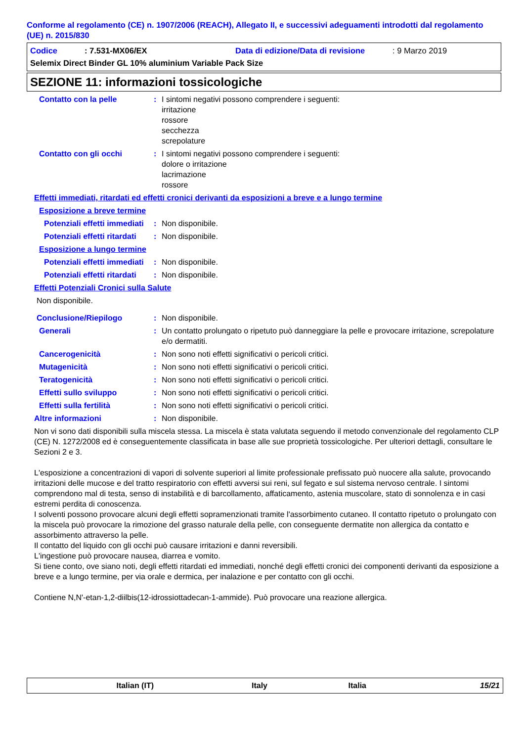Conforme al regolamento (CE) n. 1907/2006 (REACH), Allegato II, e successivi adeguamenti introdotti dal regolamento (UE) n. 2015/830
Codice: 7.531-MX06/EX Data di edizione/Data di revisione: 9 Marzo 2019
Selemix Direct Binder GL 10% aluminium Variable Pack Size
SEZIONE 11: informazioni tossicologiche
Contatto con la pelle: I sintomi negativi possono comprendere i seguenti:
irritazione
rossore
secchezza
screpolature
Contatto con gli occhi: I sintomi negativi possono comprendere i seguenti:
dolore o irritazione
lacrimazione
rossore
Effetti immediati, ritardati ed effetti cronici derivanti da esposizioni a breve e a lungo termine
Esposizione a breve termine
Potenziali effetti immediati: Non disponibile.
Potenziali effetti ritardati: Non disponibile.
Esposizione a lungo termine
Potenziali effetti immediati: Non disponibile.
Potenziali effetti ritardati: Non disponibile.
Effetti Potenziali Cronici sulla Salute
Non disponibile.
Conclusione/Riepilogo: Non disponibile.
Generali: Un contatto prolungato o ripetuto può danneggiare la pelle e provocare irritazione, screpolature e/o dermatiti.
Cancerogenicità: Non sono noti effetti significativi o pericoli critici.
Mutagenicità: Non sono noti effetti significativi o pericoli critici.
Teratogenicità: Non sono noti effetti significativi o pericoli critici.
Effetti sullo sviluppo: Non sono noti effetti significativi o pericoli critici.
Effetti sulla fertilità: Non sono noti effetti significativi o pericoli critici.
Altre informazioni: Non disponibile.
Non vi sono dati disponibili sulla miscela stessa. La miscela è stata valutata seguendo il metodo convenzionale del regolamento CLP (CE) N. 1272/2008 ed è conseguentemente classificata in base alle sue proprietà tossicologiche. Per ulteriori dettagli, consultare le Sezioni 2 e 3.
L'esposizione a concentrazioni di vapori di solvente superiori al limite professionale prefissato può nuocere alla salute, provocando irritazioni delle mucose e del tratto respiratorio con effetti avversi sui reni, sul fegato e sul sistema nervoso centrale. I sintomi comprendono mal di testa, senso di instabilità e di barcollamento, affaticamento, astenia muscolare, stato di sonnolenza e in casi estremi perdita di conoscenza.
I solventi possono provocare alcuni degli effetti sopramenzionati tramite l'assorbimento cutaneo. Il contatto ripetuto o prolungato con la miscela può provocare la rimozione del grasso naturale della pelle, con conseguente dermatite non allergica da contatto e assorbimento attraverso la pelle.
Il contatto del liquido con gli occhi può causare irritazioni e danni reversibili.
L'ingestione può provocare nausea, diarrea e vomito.
Si tiene conto, ove siano noti, degli effetti ritardati ed immediati, nonché degli effetti cronici dei componenti derivanti da esposizione a breve e a lungo termine, per via orale e dermica, per inalazione e per contatto con gli occhi.
Contiene N,N'-etan-1,2-diilbis(12-idrossiottadecan-1-ammide). Può provocare una reazione allergica.
Italian (IT) Italy Italia 15/21